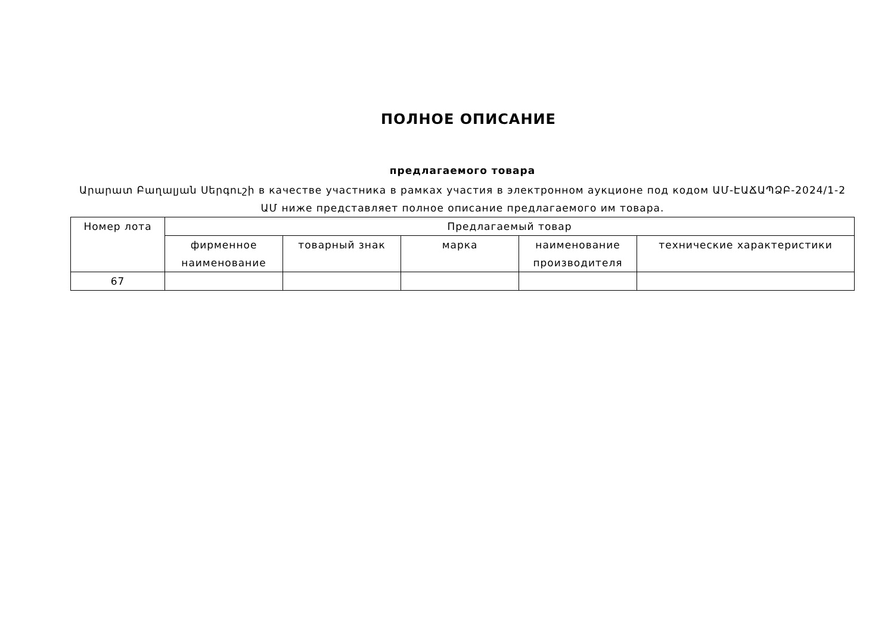ПОЛНОЕ ОПИСАНИЕ
предлагаемого товара
Արարատ Բաղալյան Սերգուշի в качестве участника в рамках участия в электронном аукционе под кодом ԱՄ-ԷԱՃԱՊՁԲ-2024/1-2 ԱՄ ниже представляет полное описание предлагаемого им товара.
| Номер лота | Предлагаемый товар | | | | |
| --- | --- | --- | --- | --- | --- |
| | фирменное наименование | товарный знак | марка | наименование производителя | технические характеристики |
| 67 | | | | | |